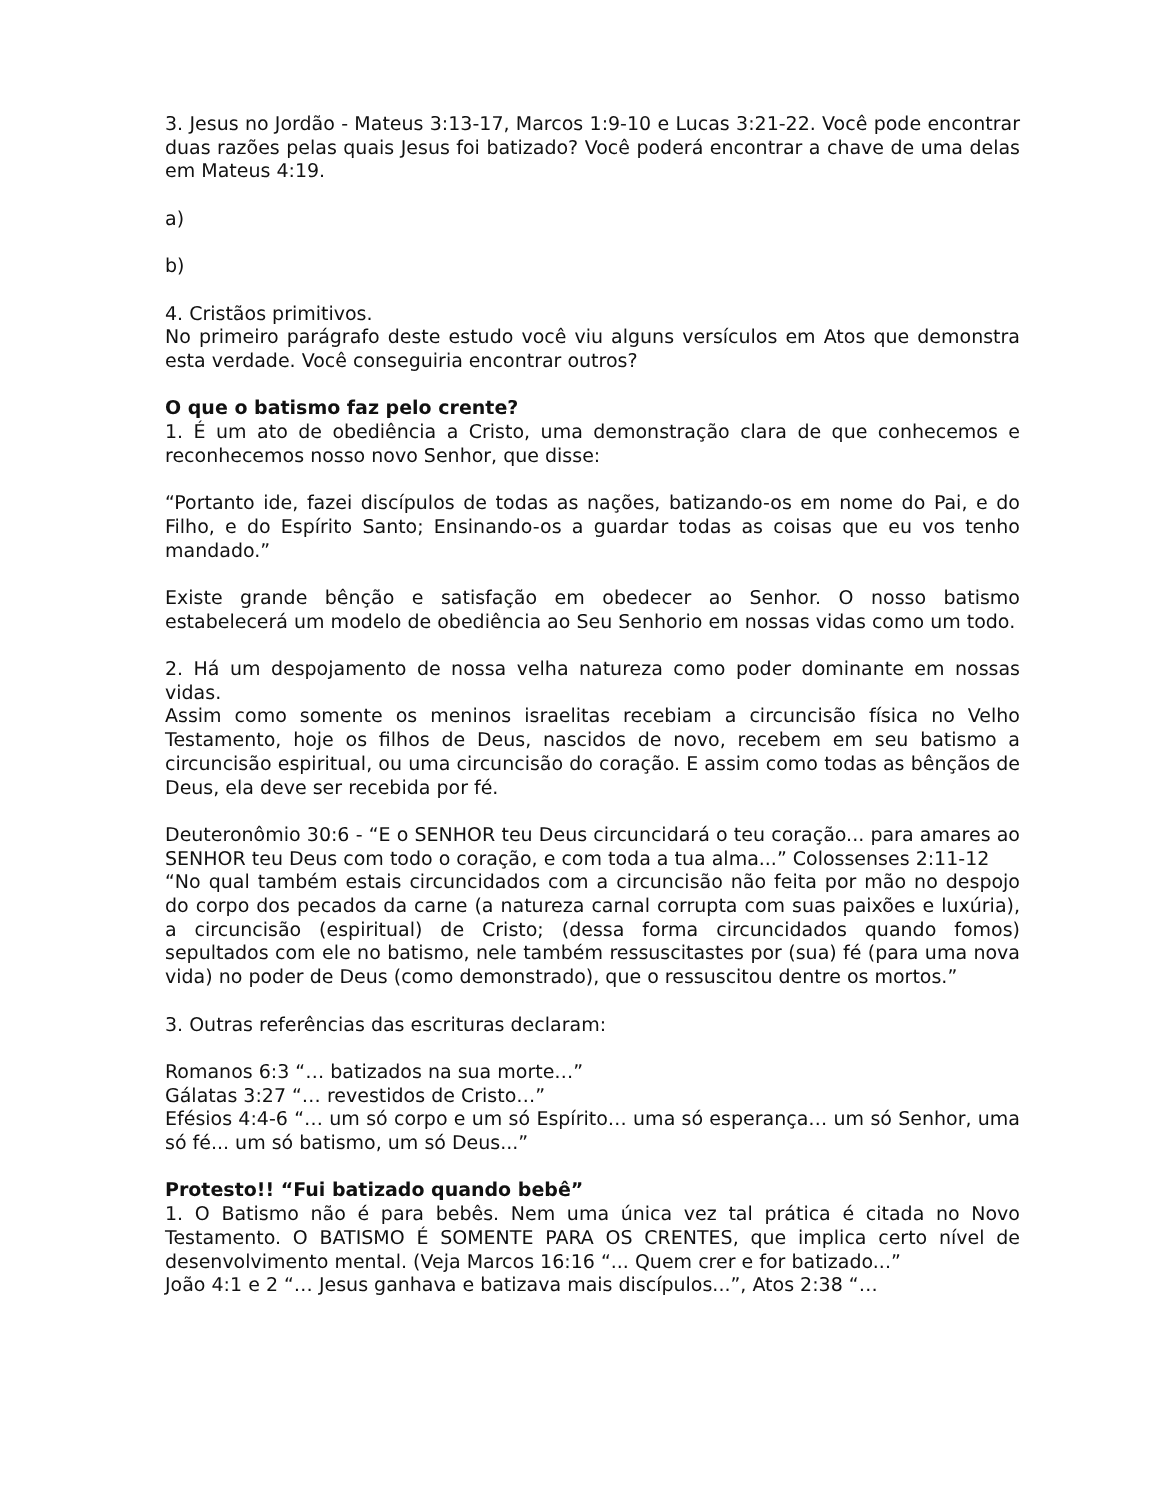3. Jesus no Jordão - Mateus 3:13-17, Marcos 1:9-10 e Lucas 3:21-22. Você pode encontrar duas razões pelas quais Jesus foi batizado? Você poderá encontrar a chave de uma delas em Mateus 4:19.
a)
b)
4. Cristãos primitivos.
No primeiro parágrafo deste estudo você viu alguns versículos em Atos que demonstra esta verdade. Você conseguiria encontrar outros?
O que o batismo faz pelo crente?
1. É um ato de obediência a Cristo, uma demonstração clara de que conhecemos e reconhecemos nosso novo Senhor, que disse:
“Portanto ide, fazei discípulos de todas as nações, batizando-os em nome do Pai, e do Filho, e do Espírito Santo; Ensinando-os a guardar todas as coisas que eu vos tenho mandado.”
Existe grande bênção e satisfação em obedecer ao Senhor. O nosso batismo estabelecerá um modelo de obediência ao Seu Senhorio em nossas vidas como um todo.
2. Há um despojamento de nossa velha natureza como poder dominante em nossas vidas.
Assim como somente os meninos israelitas recebiam a circuncisão física no Velho Testamento, hoje os filhos de Deus, nascidos de novo, recebem em seu batismo a circuncisão espiritual, ou uma circuncisão do coração. E assim como todas as bênçãos de Deus, ela deve ser recebida por fé.
Deuteronômio 30:6 - “E o SENHOR teu Deus circuncidará o teu coração... para amares ao SENHOR teu Deus com todo o coração, e com toda a tua alma...” Colossenses 2:11-12
“No qual também estais circuncidados com a circuncisão não feita por mão no despojo do corpo dos pecados da carne (a natureza carnal corrupta com suas paixões e luxúria), a circuncisão (espiritual) de Cristo; (dessa forma circuncidados quando fomos) sepultados com ele no batismo, nele também ressuscitastes por (sua) fé (para uma nova vida) no poder de Deus (como demonstrado), que o ressuscitou dentre os mortos.”
3. Outras referências das escrituras declaram:
Romanos 6:3 “… batizados na sua morte…”
Gálatas 3:27 “… revestidos de Cristo…”
Efésios 4:4-6 “… um só corpo e um só Espírito… uma só esperança… um só Senhor, uma só fé... um só batismo, um só Deus...”
Protesto!! “Fui batizado quando bebê”
1. O Batismo não é para bebês. Nem uma única vez tal prática é citada no Novo Testamento. O BATISMO É SOMENTE PARA OS CRENTES, que implica certo nível de desenvolvimento mental. (Veja Marcos 16:16 “... Quem crer e for batizado...”
João 4:1 e 2 “… Jesus ganhava e batizava mais discípulos...”, Atos 2:38 “…